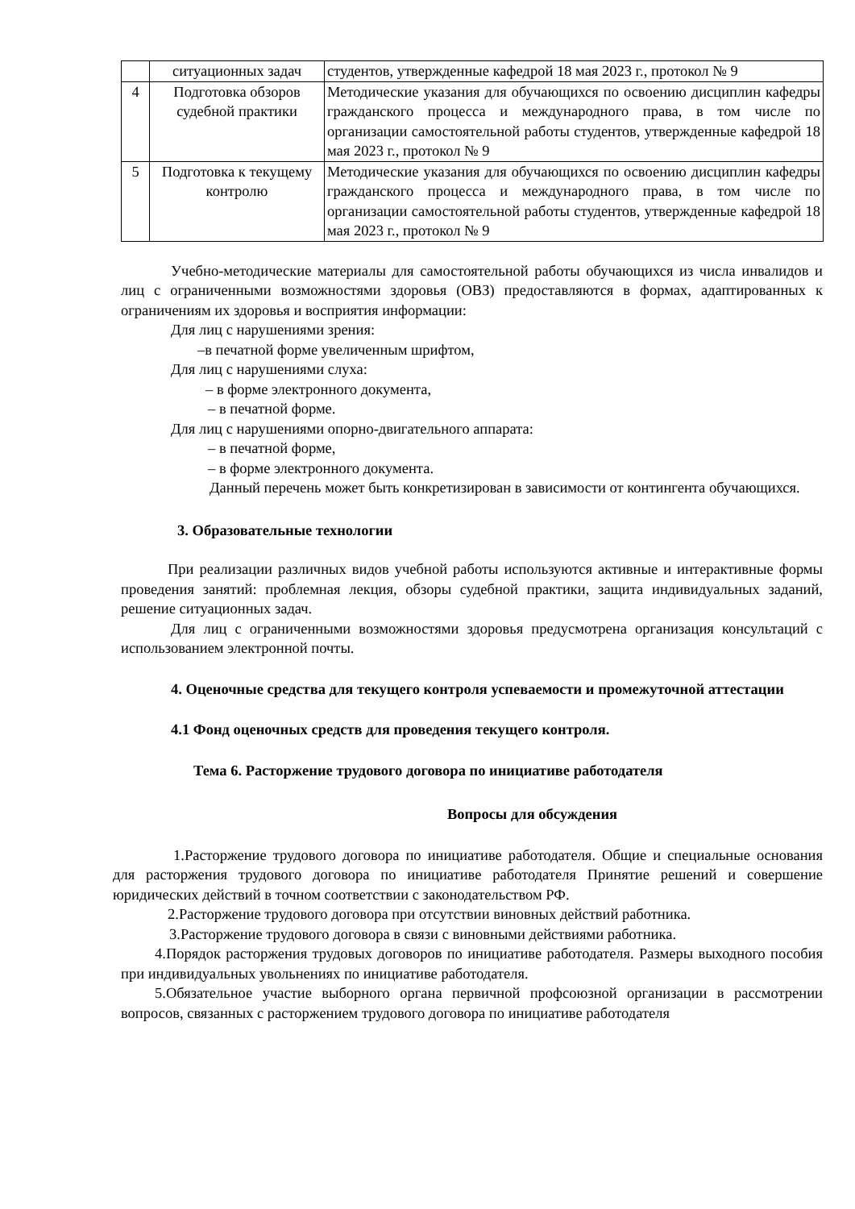| | ситуационных задач | студентов, утвержденные кафедрой 18 мая 2023 г., протокол № 9 |
| 4 | Подготовка обзоров судебной практики | Методические указания для обучающихся по освоению дисциплин кафедры гражданского процесса и международного права, в том числе по организации самостоятельной работы студентов, утвержденные кафедрой 18 мая 2023 г., протокол № 9 |
| 5 | Подготовка к текущему контролю | Методические указания для обучающихся по освоению дисциплин кафедры гражданского процесса и международного права, в том числе по организации самостоятельной работы студентов, утвержденные кафедрой 18 мая 2023 г., протокол № 9 |
Учебно-методические материалы для самостоятельной работы обучающихся из числа инвалидов и лиц с ограниченными возможностями здоровья (ОВЗ) предоставляются в формах, адаптированных к ограничениям их здоровья и восприятия информации:
Для лиц с нарушениями зрения:
–в печатной форме увеличенным шрифтом,
Для лиц с нарушениями слуха:
– в форме электронного документа,
– в печатной форме.
Для лиц с нарушениями опорно-двигательного аппарата:
– в печатной форме,
– в форме электронного документа.
Данный перечень может быть конкретизирован в зависимости от контингента обучающихся.
3. Образовательные технологии
При реализации различных видов учебной работы используются активные и интерактивные формы проведения занятий: проблемная лекция, обзоры судебной практики, защита индивидуальных заданий, решение ситуационных задач.
Для лиц с ограниченными возможностями здоровья предусмотрена организация консультаций с использованием электронной почты.
4. Оценочные средства для текущего контроля успеваемости и промежуточной аттестации
4.1 Фонд оценочных средств для проведения текущего контроля.
Тема 6. Расторжение трудового договора по инициативе работодателя
Вопросы для обсуждения
1.Расторжение трудового договора по инициативе работодателя. Общие и специальные основания для расторжения трудового договора по инициативе работодателя Принятие решений и совершение юридических действий в точном соответствии с законодательством РФ.
2.Расторжение трудового договора при отсутствии виновных действий работника.
3.Расторжение трудового договора в связи с виновными действиями работника.
4.Порядок расторжения трудовых договоров по инициативе работодателя. Размеры выходного пособия при индивидуальных увольнениях по инициативе работодателя.
5.Обязательное участие выборного органа первичной профсоюзной организации в рассмотрении вопросов, связанных с расторжением трудового договора по инициативе работодателя